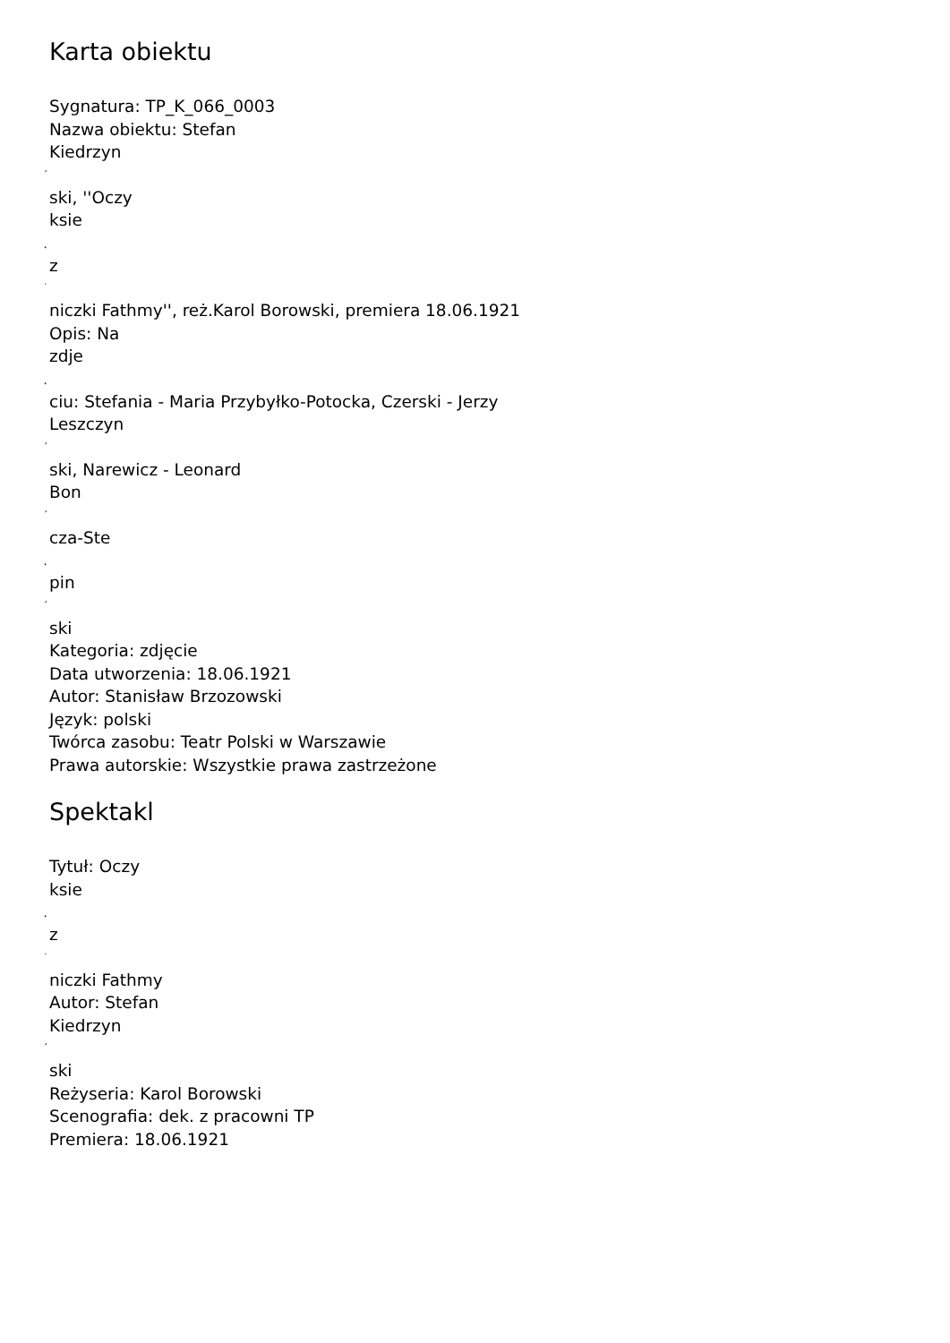Karta obiektu
Sygnatura: TP_K_066_0003
Nazwa obiektu: Stefan
Kiedrzyn
´
ski, ''Oczy
ksie
˛
z
˙
niczki Fathmy'', reż.Karol Borowski, premiera 18.06.1921
Opis: Na
zdje
˛
ciu: Stefania - Maria Przybyłko-Potocka, Czerski - Jerzy
Leszczyn
´
ski, Narewicz - Leonard
Bon
´
cza-Ste
˛
pin
´
ski
Kategoria: zdjęcie
Data utworzenia: 18.06.1921
Autor: Stanisław Brzozowski
Język: polski
Twórca zasobu: Teatr Polski w Warszawie
Prawa autorskie: Wszystkie prawa zastrzeżone
Spektakl
Tytuł: Oczy
ksie
˛
z
˙
niczki Fathmy
Autor: Stefan
Kiedrzyn
´
ski
Reżyseria: Karol Borowski
Scenografia: dek. z pracowni TP
Premiera: 18.06.1921